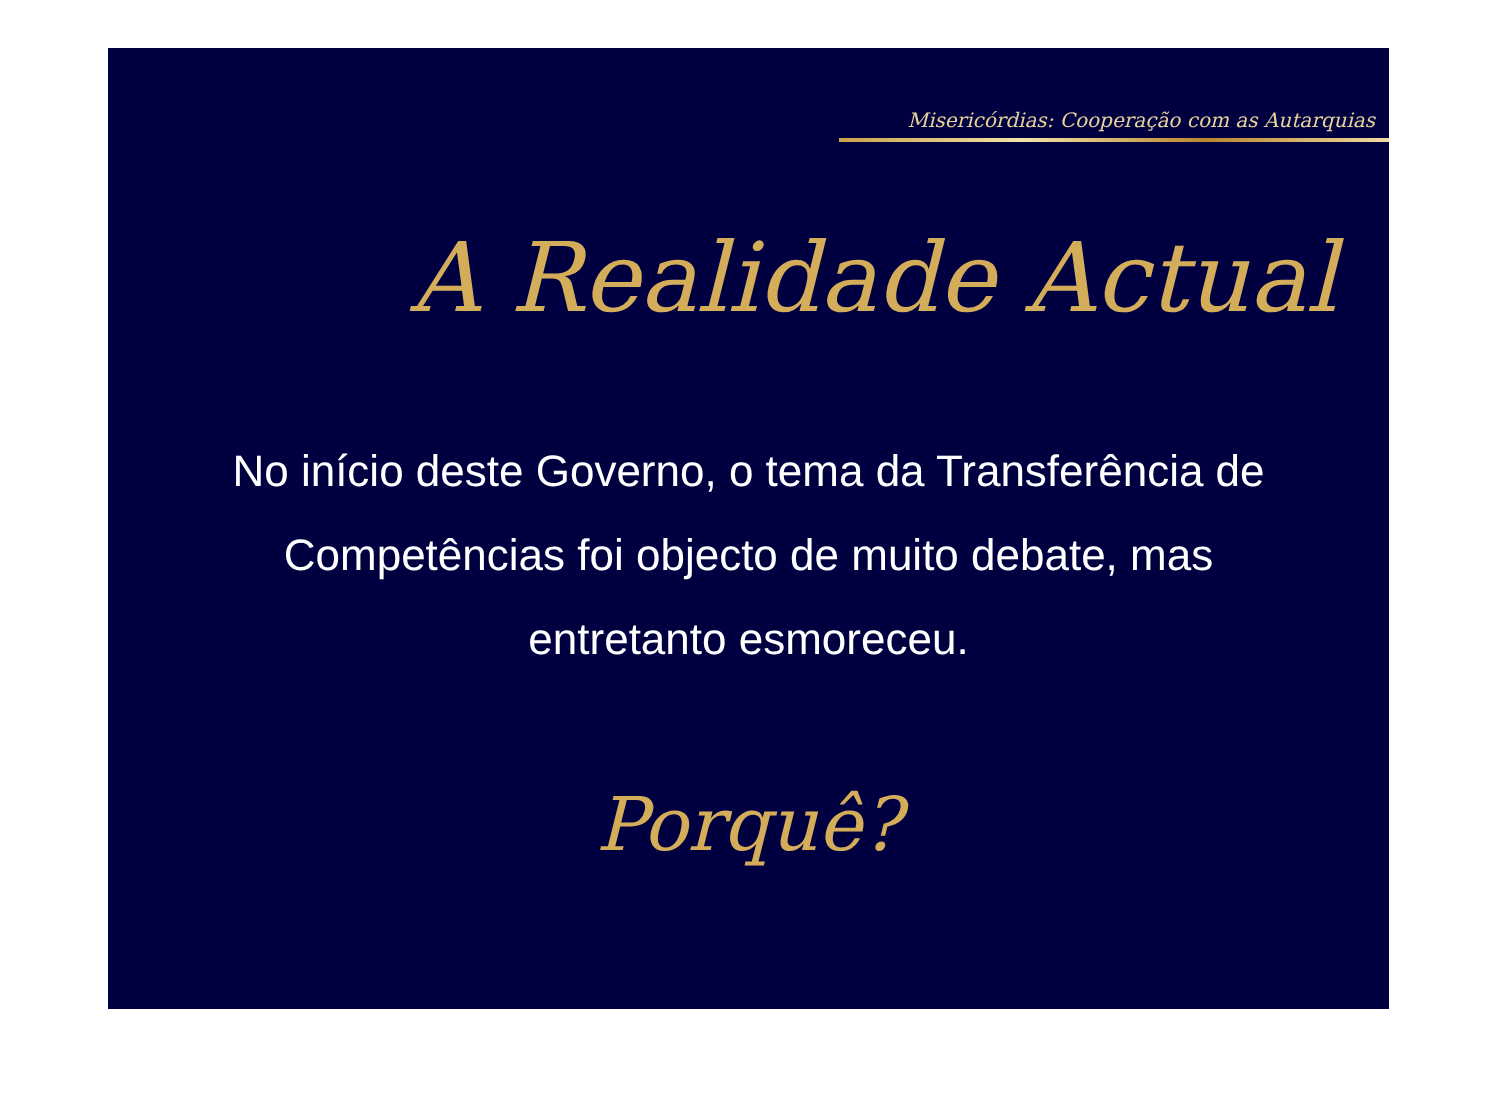Misericórdias: Cooperação com as Autarquias
A Realidade Actual
No início deste Governo, o tema da Transferência de Competências foi objecto de muito debate, mas entretanto esmoreceu.
Porquê?